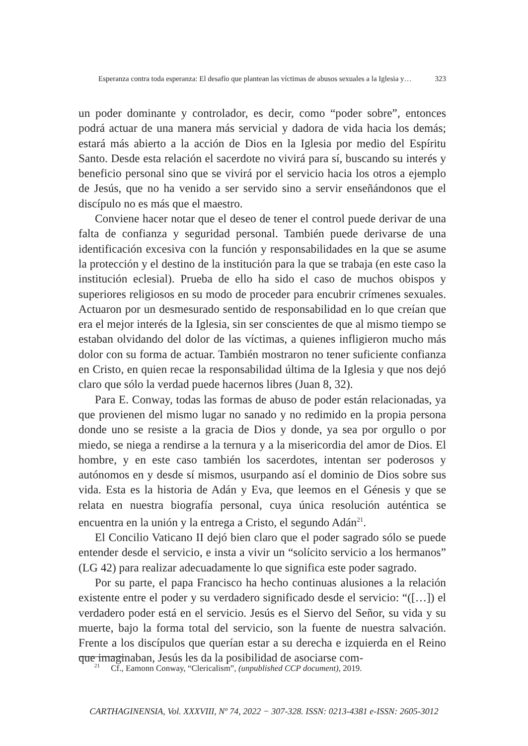Esperanza contra toda esperanza: El desafío que plantean las víctimas de abusos sexuales a la Iglesia y… 323
un poder dominante y controlador, es decir, como “poder sobre”, entonces podrá actuar de una manera más servicial y dadora de vida hacia los demás; estará más abierto a la acción de Dios en la Iglesia por medio del Espíritu Santo. Desde esta relación el sacerdote no vivirá para sí, buscando su interés y beneficio personal sino que se vivirá por el servicio hacia los otros a ejemplo de Jesús, que no ha venido a ser servido sino a servir enseñándonos que el discípulo no es más que el maestro.
Conviene hacer notar que el deseo de tener el control puede derivar de una falta de confianza y seguridad personal. También puede derivarse de una identificación excesiva con la función y responsabilidades en la que se asume la protección y el destino de la institución para la que se trabaja (en este caso la institución eclesial). Prueba de ello ha sido el caso de muchos obispos y superiores religiosos en su modo de proceder para encubrir crímenes sexuales. Actuaron por un desmesurado sentido de responsabilidad en lo que creían que era el mejor interés de la Iglesia, sin ser conscientes de que al mismo tiempo se estaban olvidando del dolor de las víctimas, a quienes infligieron mucho más dolor con su forma de actuar. También mostraron no tener suficiente confianza en Cristo, en quien recae la responsabilidad última de la Iglesia y que nos dejó claro que sólo la verdad puede hacernos libres (Juan 8, 32).
Para E. Conway, todas las formas de abuso de poder están relacionadas, ya que provienen del mismo lugar no sanado y no redimido en la propia persona donde uno se resiste a la gracia de Dios y donde, ya sea por orgullo o por miedo, se niega a rendirse a la ternura y a la misericordia del amor de Dios. El hombre, y en este caso también los sacerdotes, intentan ser poderosos y autónomos en y desde sí mismos, usurpando así el dominio de Dios sobre sus vida. Esta es la historia de Adán y Eva, que leemos en el Génesis y que se relata en nuestra biografía personal, cuya única resolución auténtica se encuentra en la unión y la entrega a Cristo, el segundo Adán<sup>21</sup>.
El Concilio Vaticano II dejó bien claro que el poder sagrado sólo se puede entender desde el servicio, e insta a vivir un “solícito servicio a los hermanos” (LG 42) para realizar adecuadamente lo que significa este poder sagrado.
Por su parte, el papa Francisco ha hecho continuas alusiones a la relación existente entre el poder y su verdadero significado desde el servicio: “([…]) el verdadero poder está en el servicio. Jesús es el Siervo del Señor, su vida y su muerte, bajo la forma total del servicio, son la fuente de nuestra salvación. Frente a los discípulos que querían estar a su derecha e izquierda en el Reino que imaginaban, Jesús les da la posibilidad de asociarse com-
<sup>21</sup> Cf., Eamonn Conway, “Clericalism”, (unpublished CCP document), 2019.
CARTHAGINENSIA, Vol. XXXVIII, Nº 74, 2022 − 307-328. ISSN: 0213-4381 e-ISSN: 2605-3012